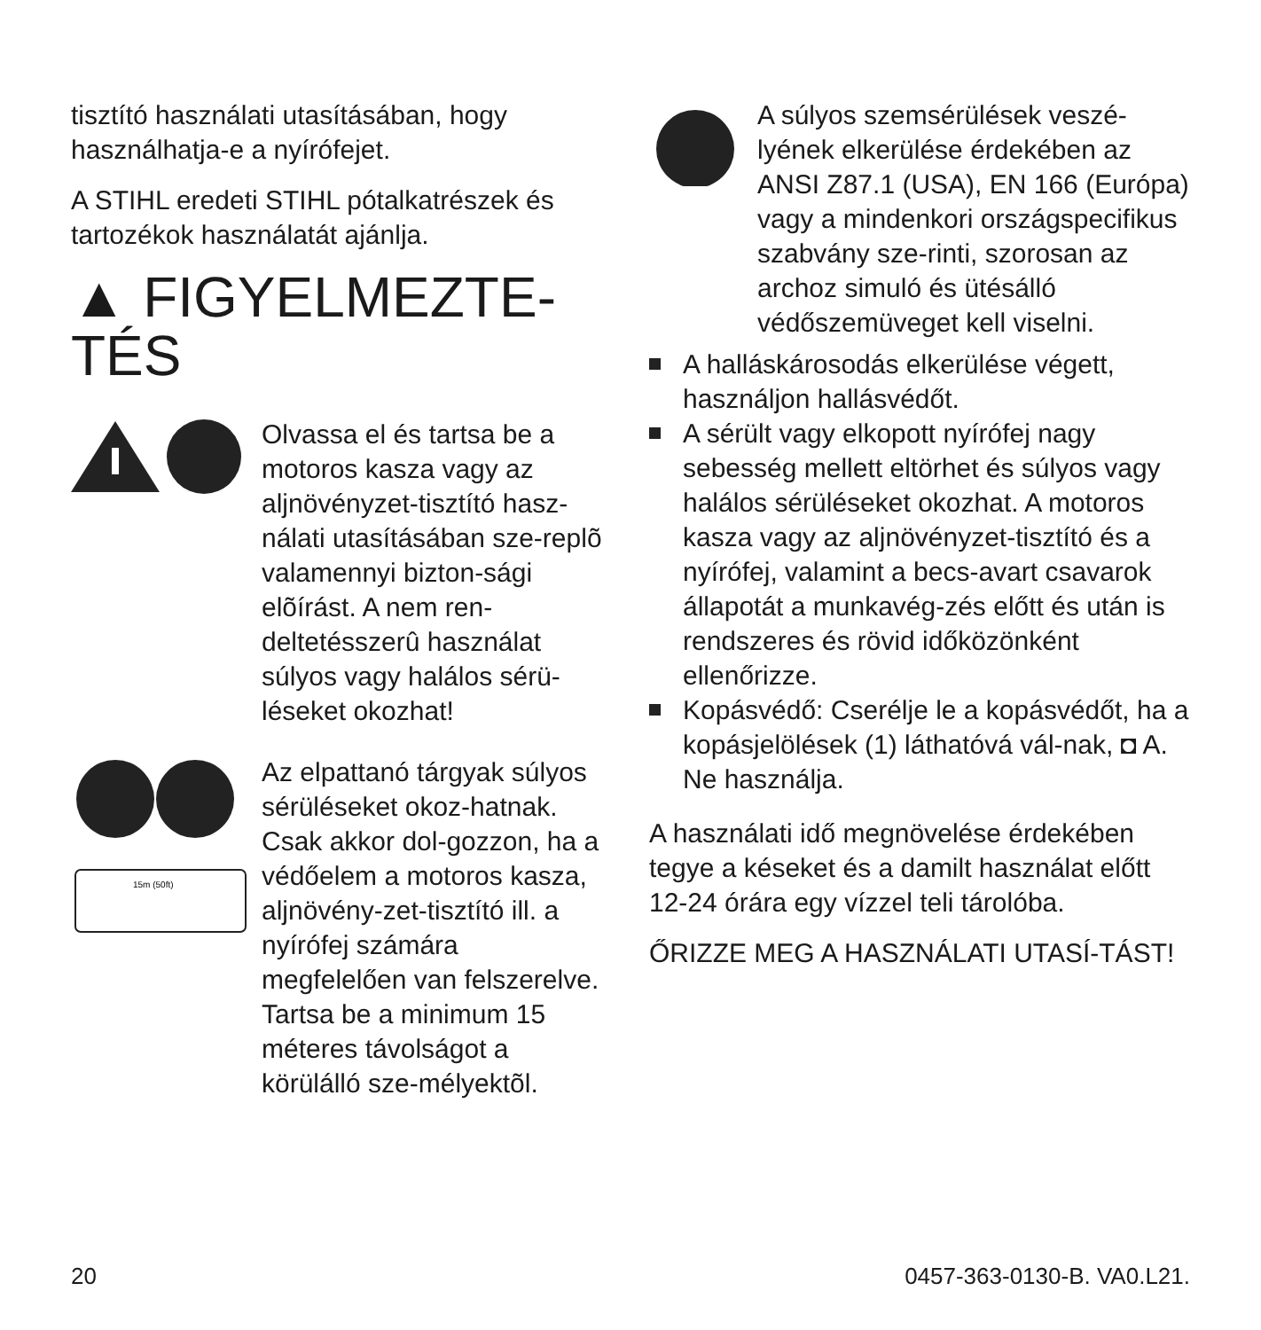tisztító használati utasításában, hogy használhatja-e a nyírófejet.
A STIHL eredeti STIHL pótalkatrészek és tartozékok használatát ajánlja.
▲ FIGYELMEZTE-
TÉS
Olvassa el és tartsa be a motoros kasza vagy az aljnövényzet-tisztító hasz-nálati utasításában sze-replõ valamennyi bizton-sági elõírást. A nem ren-deltetésszerû használat súlyos vagy halálos sérü-léseket okozhat!
15m (50ft)
Az elpattanó tárgyak súlyos sérüléseket okoz-hatnak. Csak akkor dol-gozzon, ha a védőelem a motoros kasza, aljnövény-zet-tisztító ill. a nyírófej számára megfelelően van felszerelve. Tartsa be a minimum 15 méteres távolságot a körülálló sze-mélyektõl.
A súlyos szemsérülések veszé-lyének elkerülése érdekében az ANSI Z87.1 (USA), EN 166 (Európa) vagy a mindenkori országspecifikus szabvány sze-rinti, szorosan az archoz simuló és ütésálló védőszemüveget kell viselni.
A halláskárosodás elkerülése végett, használjon hallásvédőt.
A sérült vagy elkopott nyírófej nagy sebesség mellett eltörhet és súlyos vagy halálos sérüléseket okozhat. A motoros kasza vagy az aljnövényzet-tisztító és a nyírófej, valamint a becs-avart csavarok állapotát a munkavég-zés előtt és után is rendszeres és rövid időközönként ellenőrizze.
Kopásvédő: Cserélje le a kopásvédőt, ha a kopásjelölések (1) láthatóvá vál-nak, ◘ A. Ne használja.
A használati idő megnövelése érdekében tegye a késeket és a damilt használat előtt 12-24 órára egy vízzel teli tárolóba.
ŐRIZZE MEG A HASZNÁLATI UTASÍ-TÁST!
20 0457-363-0130-B. VA0.L21.